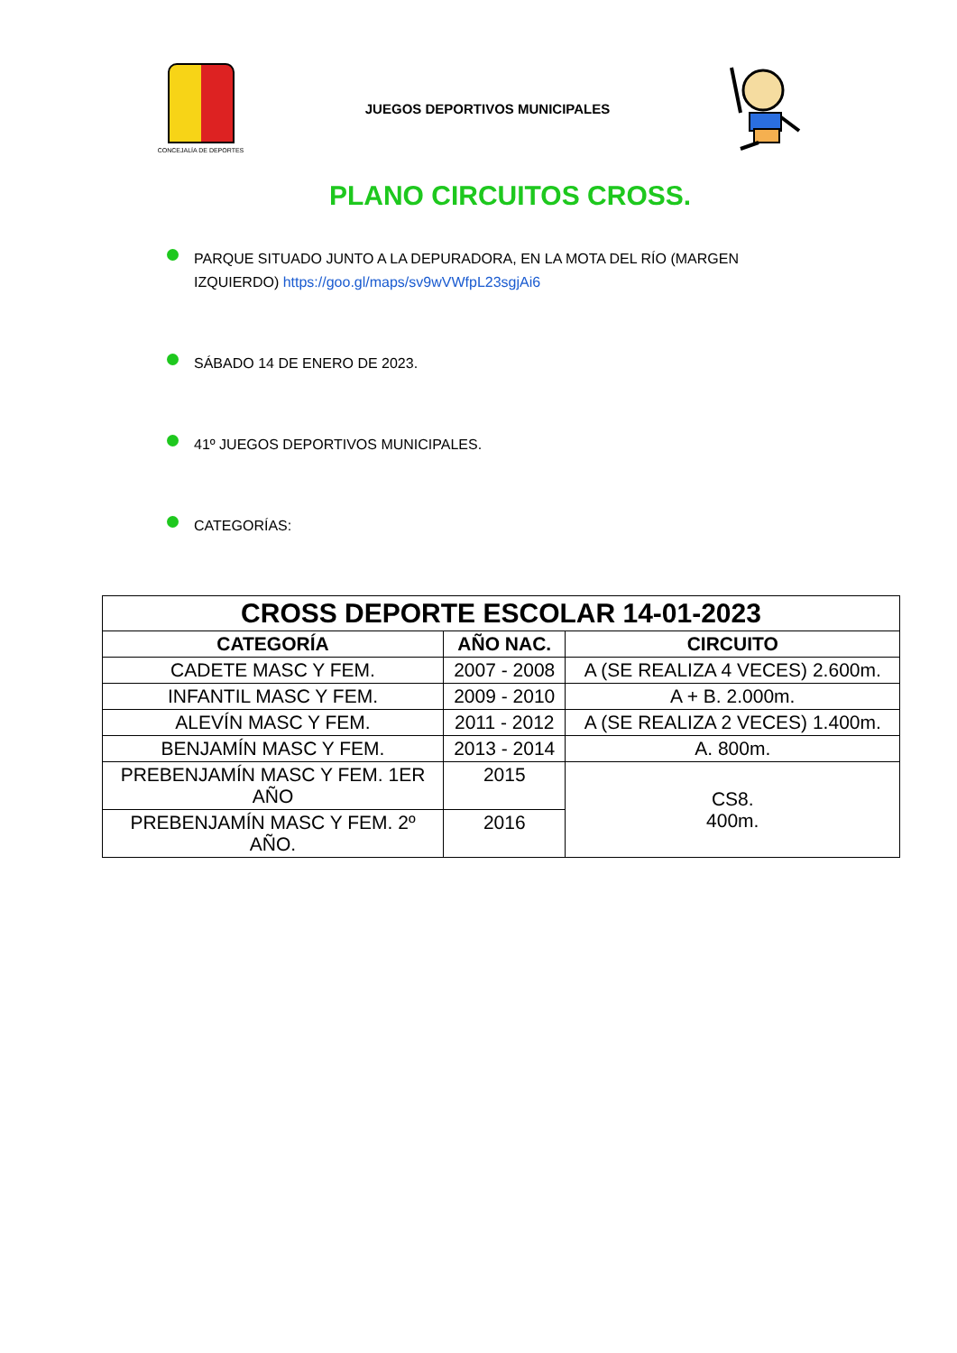CONCEJALÍA DE DEPORTES
JUEGOS DEPORTIVOS MUNICIPALES
PLANO CIRCUITOS CROSS.
PARQUE SITUADO JUNTO A LA DEPURADORA, EN LA MOTA DEL RÍO (MARGEN IZQUIERDO) https://goo.gl/maps/sv9wVWfpL23sgjAi6
SÁBADO 14 DE ENERO DE 2023.
41º JUEGOS DEPORTIVOS MUNICIPALES.
CATEGORÍAS:
| CROSS DEPORTE ESCOLAR 14-01-2023 | | |
| --- | --- | --- |
| CATEGORÍA | AÑO NAC. | CIRCUITO |
| CADETE MASC Y FEM. | 2007 - 2008 | A (SE REALIZA 4 VECES) 2.600m. |
| INFANTIL MASC Y FEM. | 2009 - 2010 | A + B. 2.000m. |
| ALEVÍN MASC Y FEM. | 2011 - 2012 | A (SE REALIZA 2 VECES) 1.400m. |
| BENJAMÍN MASC Y FEM. | 2013 - 2014 | A. 800m. |
| PREBENJAMÍN MASC Y FEM. 1ER AÑO | 2015 | CS8. 400m. |
| PREBENJAMÍN MASC Y FEM. 2º AÑO. | 2016 | |